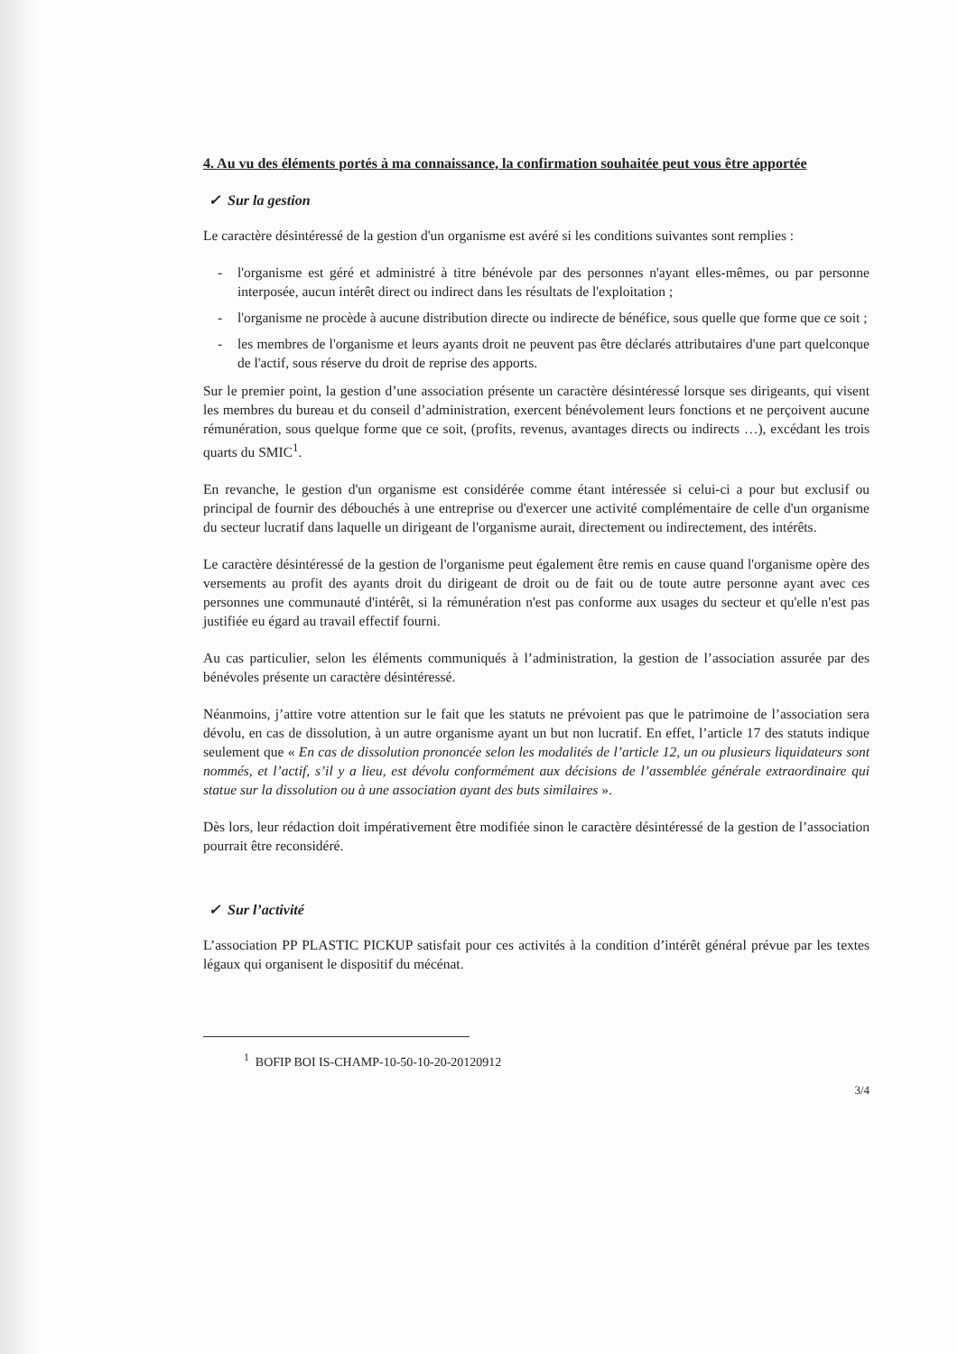4. Au vu des éléments portés à ma connaissance, la confirmation souhaitée peut vous être apportée
✓ Sur la gestion
Le caractère désintéressé de la gestion d'un organisme est avéré si les conditions suivantes sont remplies :
- l'organisme est géré et administré à titre bénévole par des personnes n'ayant elles-mêmes, ou par personne interposée, aucun intérêt direct ou indirect dans les résultats de l'exploitation ;
- l'organisme ne procède à aucune distribution directe ou indirecte de bénéfice, sous quelle que forme que ce soit ;
- les membres de l'organisme et leurs ayants droit ne peuvent pas être déclarés attributaires d'une part quelconque de l'actif, sous réserve du droit de reprise des apports.
Sur le premier point, la gestion d’une association présente un caractère désintéressé lorsque ses dirigeants, qui visent les membres du bureau et du conseil d’administration, exercent bénévolement leurs fonctions et ne perçoivent aucune rémunération, sous quelque forme que ce soit, (profits, revenus, avantages directs ou indirects …), excédant les trois quarts du SMIC<sup>1</sup>.
En revanche, le gestion d'un organisme est considérée comme étant intéressée si celui-ci a pour but exclusif ou principal de fournir des débouchés à une entreprise ou d'exercer une activité complémentaire de celle d'un organisme du secteur lucratif dans laquelle un dirigeant de l'organisme aurait, directement ou indirectement, des intérêts.
Le caractère désintéressé de la gestion de l'organisme peut également être remis en cause quand l'organisme opère des versements au profit des ayants droit du dirigeant de droit ou de fait ou de toute autre personne ayant avec ces personnes une communauté d'intérêt, si la rémunération n'est pas conforme aux usages du secteur et qu'elle n'est pas justifiée eu égard au travail effectif fourni.
Au cas particulier, selon les éléments communiqués à l’administration, la gestion de l’association assurée par des bénévoles présente un caractère désintéressé.
Néanmoins, j’attire votre attention sur le fait que les statuts ne prévoient pas que le patrimoine de l’association sera dévolu, en cas de dissolution, à un autre organisme ayant un but non lucratif. En effet, l’article 17 des statuts indique seulement que « En cas de dissolution prononcée selon les modalités de l’article 12, un ou plusieurs liquidateurs sont nommés, et l’actif, s’il y a lieu, est dévolu conformément aux décisions de l’assemblée générale extraordinaire qui statue sur la dissolution ou à une association ayant des buts similaires ».
Dès lors, leur rédaction doit impérativement être modifiée sinon le caractère désintéressé de la gestion de l’association pourrait être reconsidéré.
✓ Sur l’activité
L’association PP PLASTIC PICKUP satisfait pour ces activités à la condition d’intérêt général prévue par les textes légaux qui organisent le dispositif du mécénat.
<sup>1</sup> BOFIP BOI IS-CHAMP-10-50-10-20-20120912
3/4